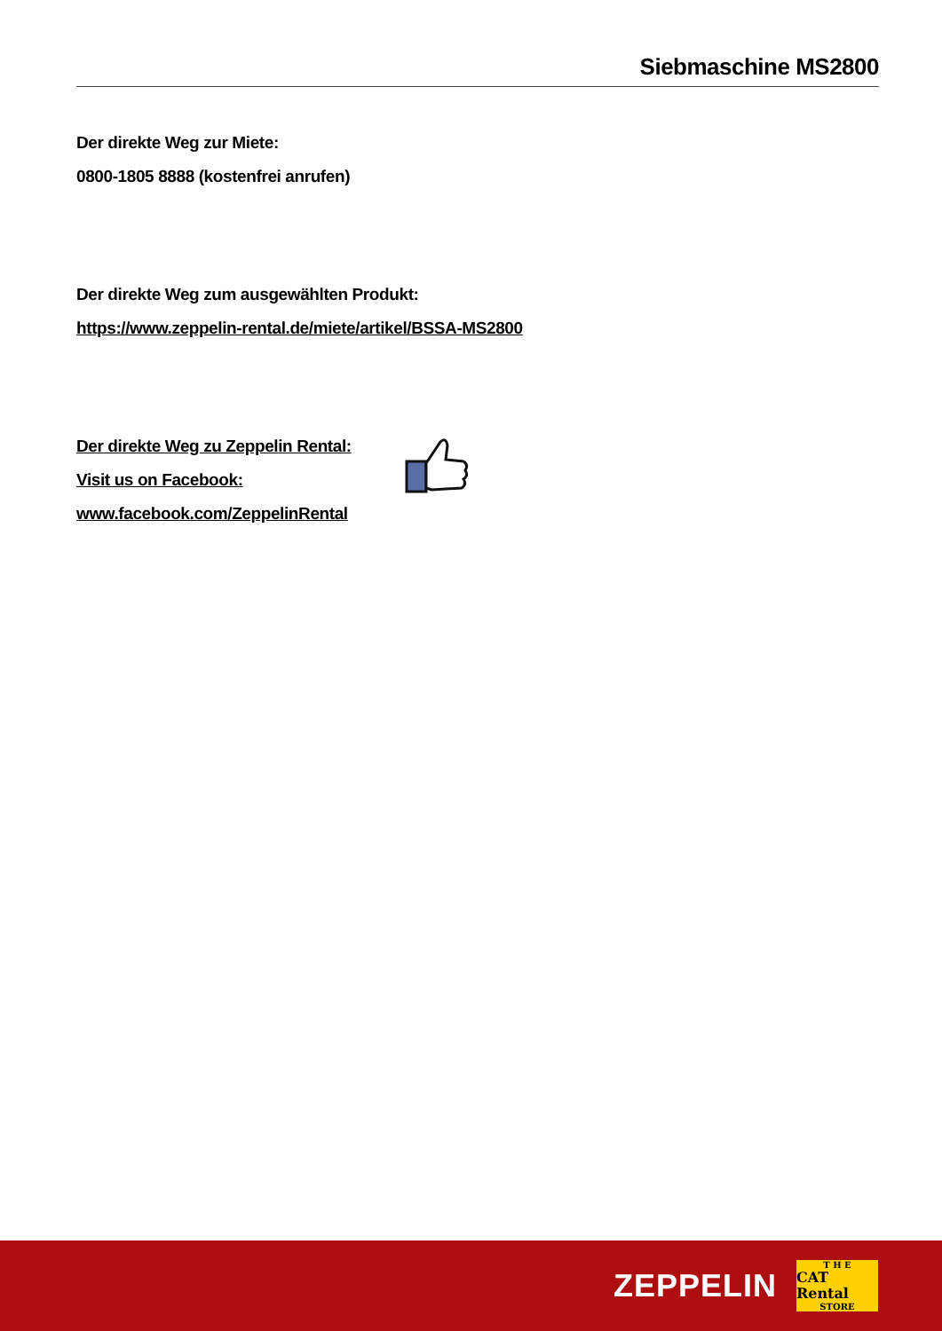Siebmaschine MS2800
Der direkte Weg zur Miete:
0800-1805 8888 (kostenfrei anrufen)
Der direkte Weg zum ausgewählten Produkt:
https://www.zeppelin-rental.de/miete/artikel/BSSA-MS2800
Der direkte Weg zu Zeppelin Rental:
Visit us on Facebook:
www.facebook.com/ZeppelinRental
ZEPPELIN
T H E
CAT Rental
STORE